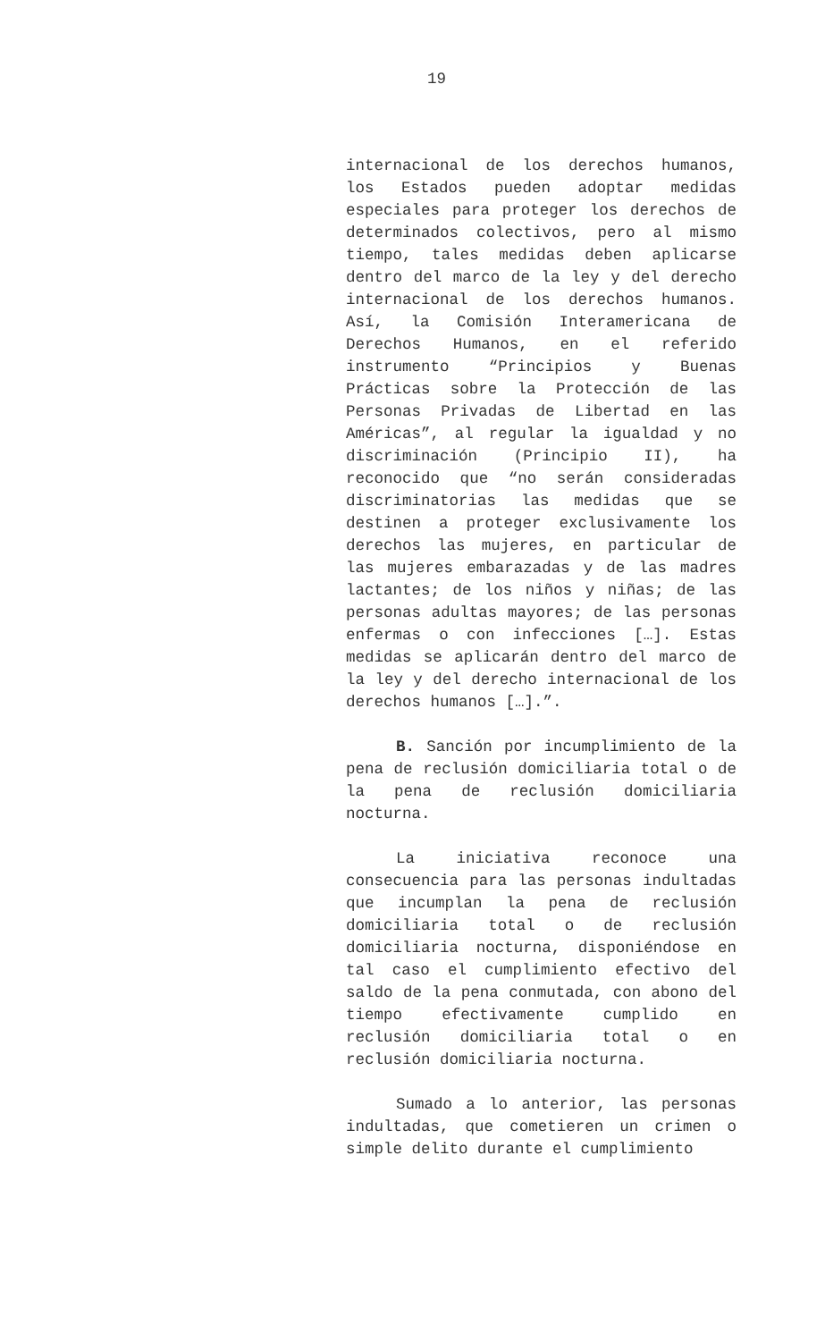19
internacional de los derechos humanos, los Estados pueden adoptar medidas especiales para proteger los derechos de determinados colectivos, pero al mismo tiempo, tales medidas deben aplicarse dentro del marco de la ley y del derecho internacional de los derechos humanos. Así, la Comisión Interamericana de Derechos Humanos, en el referido instrumento “Principios y Buenas Prácticas sobre la Protección de las Personas Privadas de Libertad en las Américas”, al regular la igualdad y no discriminación (Principio II), ha reconocido que “no serán consideradas discriminatorias las medidas que se destinen a proteger exclusivamente los derechos las mujeres, en particular de las mujeres embarazadas y de las madres lactantes; de los niños y niñas; de las personas adultas mayores; de las personas enfermas o con infecciones […]. Estas medidas se aplicarán dentro del marco de la ley y del derecho internacional de los derechos humanos […].”.
B. Sanción por incumplimiento de la pena de reclusión domiciliaria total o de la pena de reclusión domiciliaria nocturna.
La iniciativa reconoce una consecuencia para las personas indultadas que incumplan la pena de reclusión domiciliaria total o de reclusión domiciliaria nocturna, disponiéndose en tal caso el cumplimiento efectivo del saldo de la pena conmutada, con abono del tiempo efectivamente cumplido en reclusión domiciliaria total o en reclusión domiciliaria nocturna.
Sumado a lo anterior, las personas indultadas, que cometieren un crimen o simple delito durante el cumplimiento